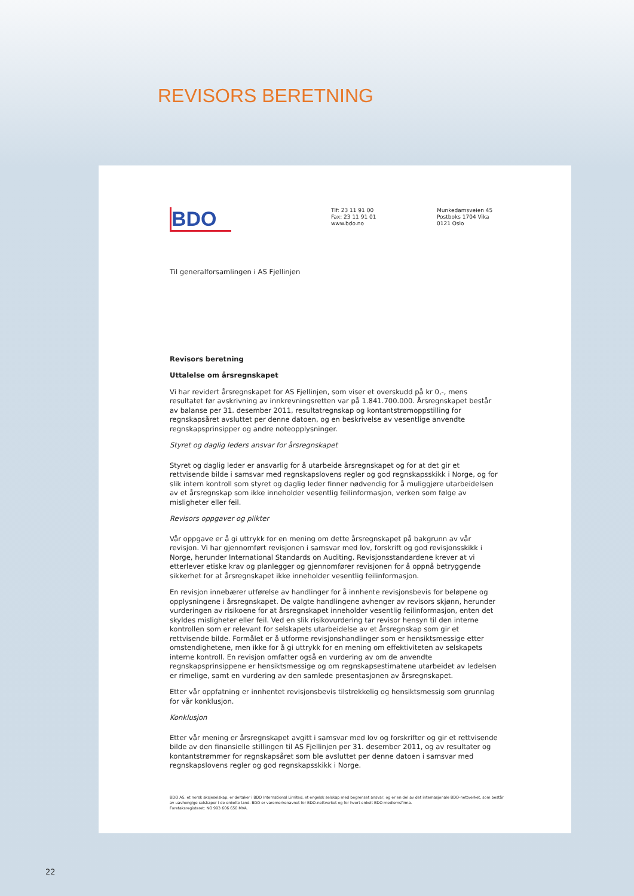REVISORS BERETNING
BDO
Tlf: 23 11 91 00
Fax: 23 11 91 01
www.bdo.no
Munkedamsveien 45
Postboks 1704 Vika
0121 Oslo
Til generalforsamlingen i AS Fjellinjen
Revisors beretning
Uttalelse om årsregnskapet
Vi har revidert årsregnskapet for AS Fjellinjen, som viser et overskudd på kr 0,-, mens resultatet før avskrivning av innkrevningsretten var på 1.841.700.000. Årsregnskapet består av balanse per 31. desember 2011, resultatregnskap og kontantstrømoppstilling for regnskapsåret avsluttet per denne datoen, og en beskrivelse av vesentlige anvendte regnskapsprinsipper og andre noteopplysninger.
Styret og daglig leders ansvar for årsregnskapet
Styret og daglig leder er ansvarlig for å utarbeide årsregnskapet og for at det gir et rettvisende bilde i samsvar med regnskapslovens regler og god regnskapsskikk i Norge, og for slik intern kontroll som styret og daglig leder finner nødvendig for å muliggjøre utarbeidelsen av et årsregnskap som ikke inneholder vesentlig feilinformasjon, verken som følge av misligheter eller feil.
Revisors oppgaver og plikter
Vår oppgave er å gi uttrykk for en mening om dette årsregnskapet på bakgrunn av vår revisjon. Vi har gjennomført revisjonen i samsvar med lov, forskrift og god revisjonsskikk i Norge, herunder International Standards on Auditing. Revisjonsstandardene krever at vi etterlever etiske krav og planlegger og gjennomfører revisjonen for å oppnå betryggende sikkerhet for at årsregnskapet ikke inneholder vesentlig feilinformasjon.
En revisjon innebærer utførelse av handlinger for å innhente revisjonsbevis for beløpene og opplysningene i årsregnskapet. De valgte handlingene avhenger av revisors skjønn, herunder vurderingen av risikoene for at årsregnskapet inneholder vesentlig feilinformasjon, enten det skyldes misligheter eller feil. Ved en slik risikovurdering tar revisor hensyn til den interne kontrollen som er relevant for selskapets utarbeidelse av et årsregnskap som gir et rettvisende bilde. Formålet er å utforme revisjonshandlinger som er hensiktsmessige etter omstendighetene, men ikke for å gi uttrykk for en mening om effektiviteten av selskapets interne kontroll. En revisjon omfatter også en vurdering av om de anvendte regnskapsprinsippene er hensiktsmessige og om regnskapsestimatene utarbeidet av ledelsen er rimelige, samt en vurdering av den samlede presentasjonen av årsregnskapet.
Etter vår oppfatning er innhentet revisjonsbevis tilstrekkelig og hensiktsmessig som grunnlag for vår konklusjon.
Konklusjon
Etter vår mening er årsregnskapet avgitt i samsvar med lov og forskrifter og gir et rettvisende bilde av den finansielle stillingen til AS Fjellinjen per 31. desember 2011, og av resultater og kontantstrømmer for regnskapsåret som ble avsluttet per denne datoen i samsvar med regnskapslovens regler og god regnskapsskikk i Norge.
BDO AS, et norsk aksjeselskap, er deltaker i BDO International Limited, et engelsk selskap med begrenset ansvar, og er en del av det internasjonale BDO-nettverket, som består av uavhengige selskaper i de enkelte land. BDO er varemerkenavnet for BDO-nettverket og for hvert enkelt BDO medlemsfirma.
Foretaksregisteret: NO 993 606 650 MVA.
22